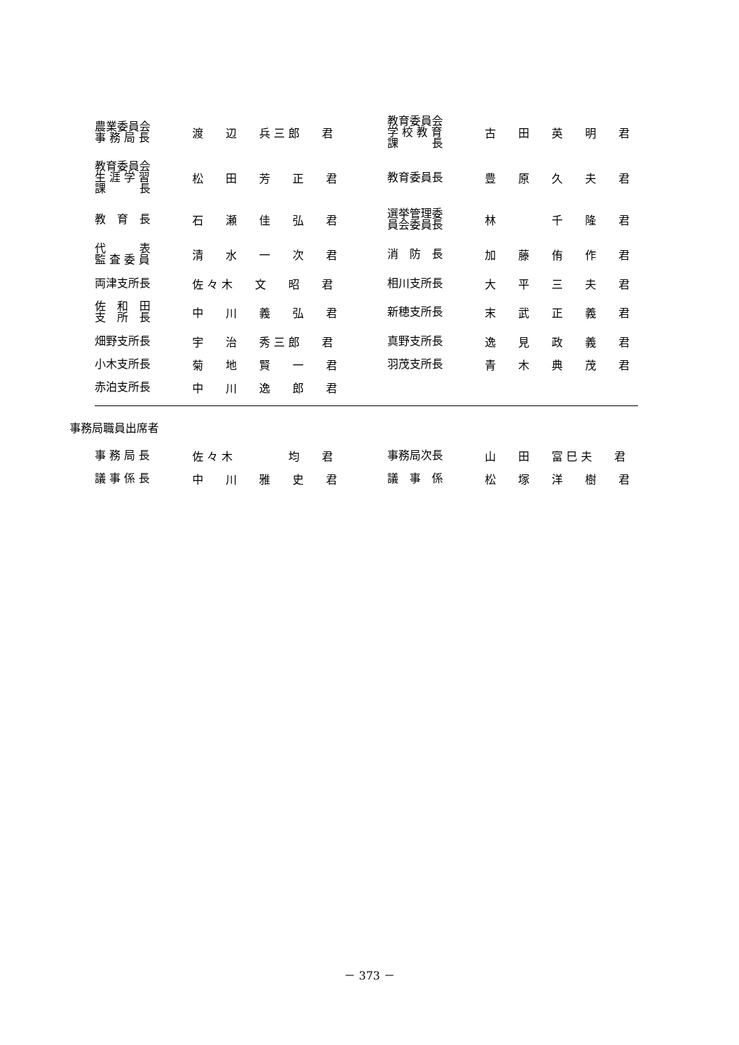| 農業委員会 事 務 局 長 | 渡 辺 兵 三 郎 君 | 教育委員会 学 校 教 育 課 長 | 古 田 英 明 君 |
| 教育委員会 生 涯 学 習 課 長 | 松 田 芳 正 君 | 教育委員長 | 豊 原 久 夫 君 |
| 教 育 長 | 石 瀬 佳 弘 君 | 選挙管理委 員会委員長 | 林 千 隆 君 |
| 代 表 監 査 委 員 | 清 水 一 次 君 | 消 防 長 | 加 藤 侑 作 君 |
| 両津支所長 | 佐 々 木 文 昭 君 | 相川支所長 | 大 平 三 夫 君 |
| 佐 和 田 支 所 長 | 中 川 義 弘 君 | 新穂支所長 | 末 武 正 義 君 |
| 畑野支所長 | 宇 治 秀 三 郎 君 | 真野支所長 | 逸 見 政 義 君 |
| 小木支所長 | 菊 地 賢 一 君 | 羽茂支所長 | 青 木 典 茂 君 |
| 赤泊支所長 | 中 川 逸 郎 君 | | |
事務局職員出席者
| 事 務 局 長 | 佐 々 木 均 君 | 事務局次長 | 山 田 富 巳 夫 君 |
| 議 事 係 長 | 中 川 雅 史 君 | 議 事 係 | 松 塚 洋 樹 君 |
－ 373 －